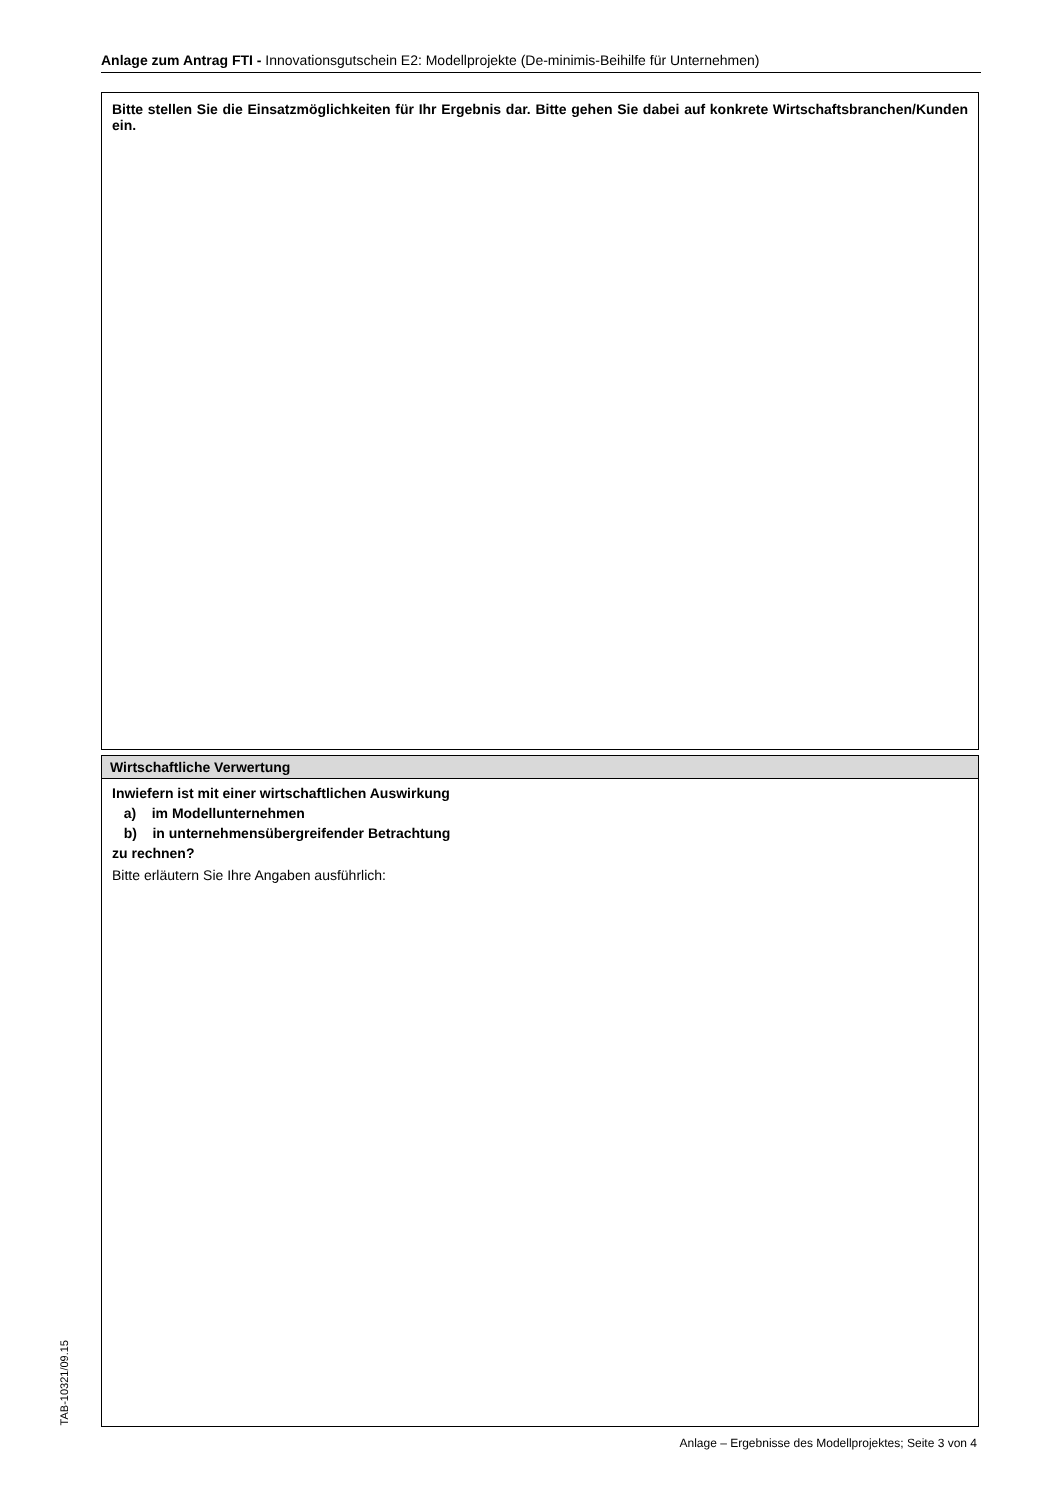Anlage zum Antrag FTI - Innovationsgutschein E2: Modellprojekte (De-minimis-Beihilfe für Unternehmen)
Bitte stellen Sie die Einsatzmöglichkeiten für Ihr Ergebnis dar. Bitte gehen Sie dabei auf konkrete Wirtschaftsbranchen/Kunden ein.
Wirtschaftliche Verwertung
Inwiefern ist mit einer wirtschaftlichen Auswirkung
a) im Modellunternehmen
b) in unternehmensübergreifender Betrachtung
zu rechnen?
Bitte erläutern Sie Ihre Angaben ausführlich:
TAB-10321/09.15
Anlage – Ergebnisse des Modellprojektes; Seite 3 von 4